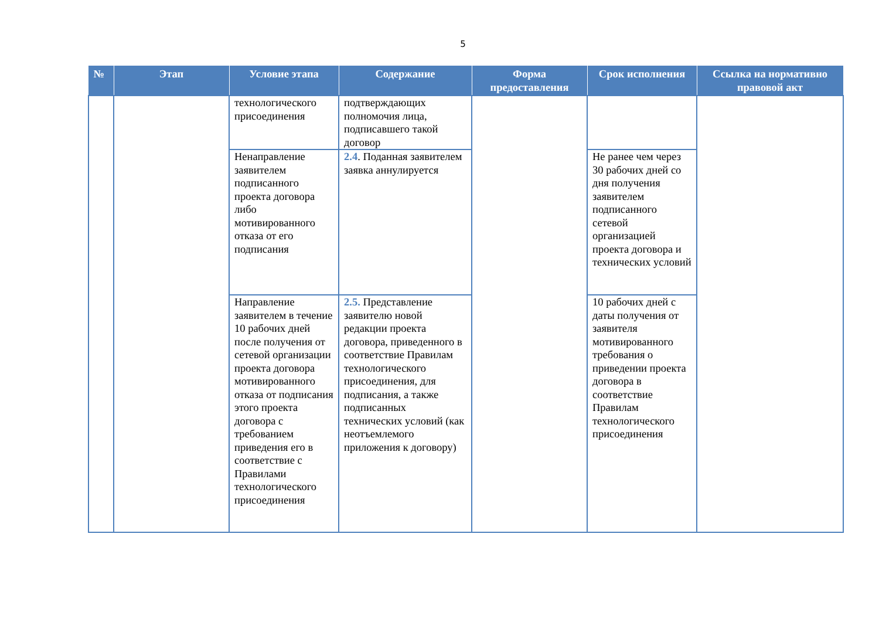5
| № | Этап | Условие этапа | Содержание | Форма предоставления | Срок исполнения | Ссылка на нормативно правовой акт |
| --- | --- | --- | --- | --- | --- | --- |
| | | технологического присоединения | подтверждающих полномочия лица, подписавшего такой договор | | | |
| | | Ненаправление заявителем подписанного проекта договора либо мотивированного отказа от его подписания | 2.4 . Поданная заявителем заявка аннулируется | | Не ранее чем через 30 рабочих дней со дня получения заявителем подписанного сетевой организацией проекта договора и технических условий | |
| | | Направление заявителем в течение 10 рабочих дней после получения от сетевой организации проекта договора мотивированного отказа от подписания этого проекта договора с требованием приведения его в соответствие с Правилами технологического присоединения | 2.5. Представление заявителю новой редакции проекта договора, приведенного в соответствие Правилам технологического присоединения, для подписания, а также подписанных технических условий (как неотъемлемого приложения к договору) | | 10 рабочих дней с даты получения от заявителя мотивированного требования о приведении проекта договора в соответствие Правилам технологического присоединения | |